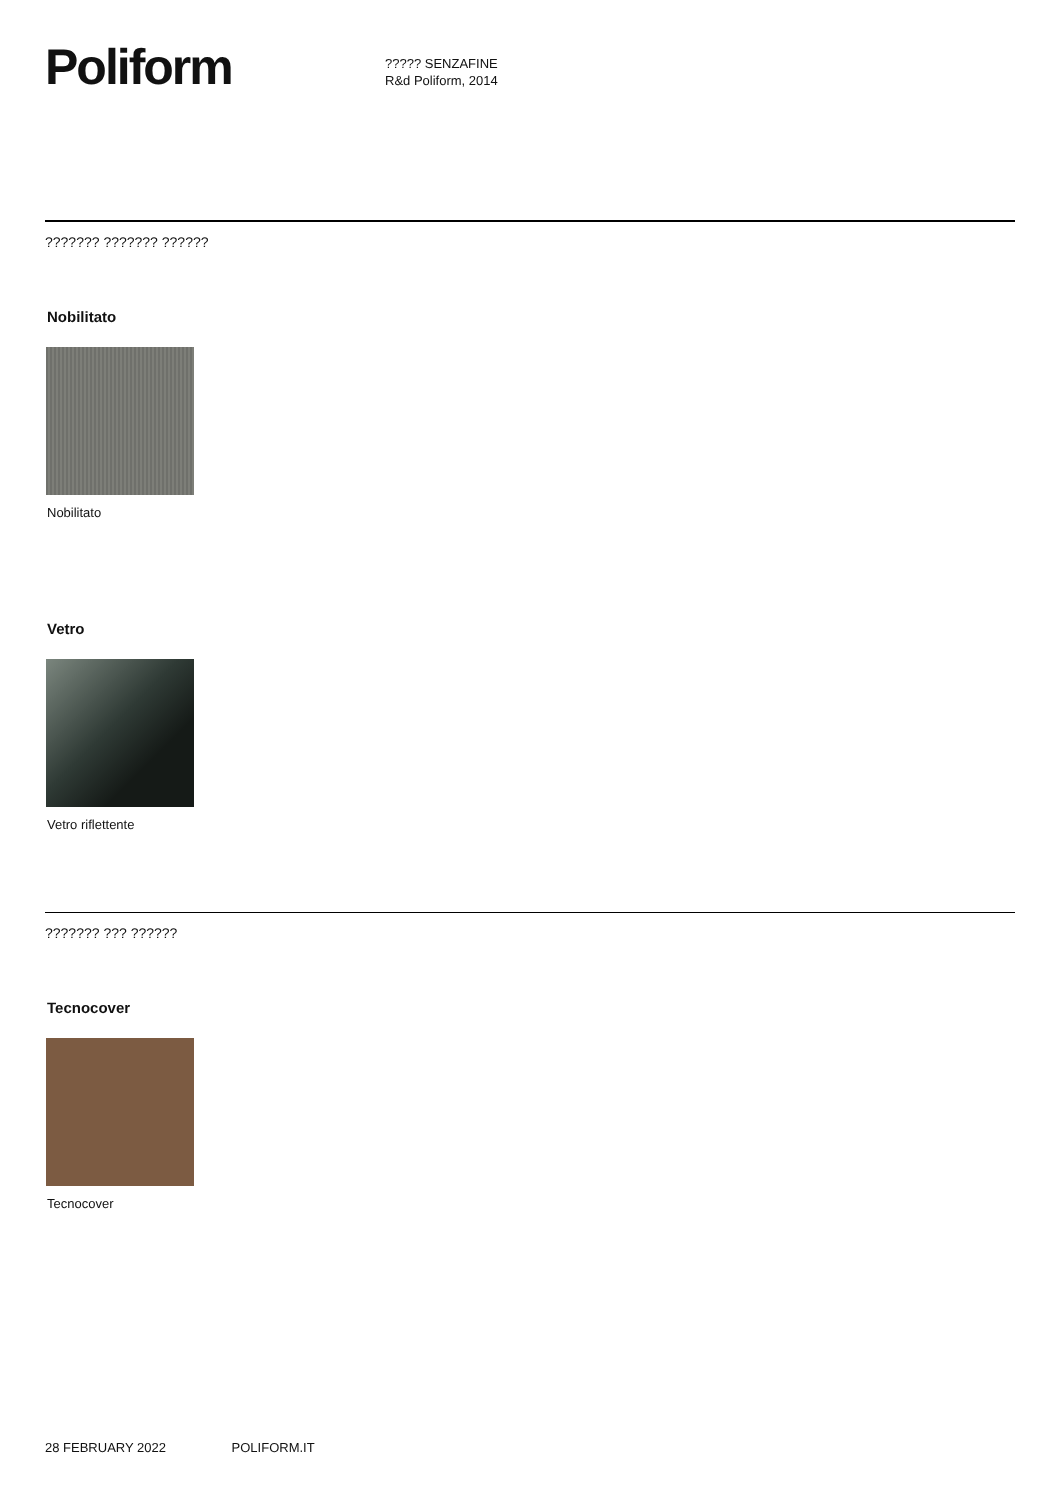Poliform
????? SENZAFINE
R&d Poliform, 2014
??????? ??????? ??????
Nobilitato
Nobilitato
Vetro
Vetro riflettente
??????? ??? ??????
Tecnocover
Tecnocover
28 FEBRUARY 2022 POLIFORM.IT